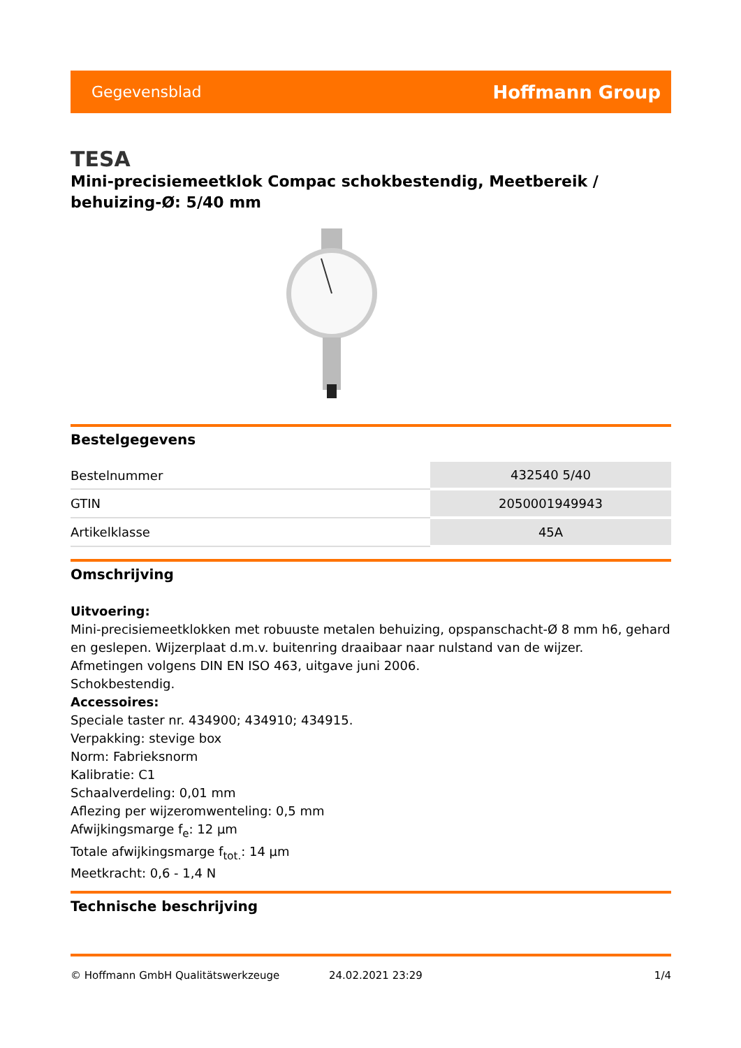Gegevensblad Hoffmann Group
TESA
Mini-precisiemeetklok Compac schokbestendig, Meetbereik / behuizing-Ø: 5/40 mm
Bestelgegevens
| Bestelnummer | 432540 5/40 |
| GTIN | 2050001949943 |
| Artikelklasse | 45A |
Omschrijving
Uitvoering:
Mini-precisiemeetklokken met robuuste metalen behuizing, opspanschacht-Ø 8 mm h6, gehard en geslepen. Wijzerplaat d.m.v. buitenring draaibaar naar nulstand van de wijzer.
Afmetingen volgens DIN EN ISO 463, uitgave juni 2006.
Schokbestendig.
Accessoires:
Speciale taster nr. 434900; 434910; 434915.
Verpakking: stevige box
Norm: Fabrieksnorm
Kalibratie: C1
Schaalverdeling: 0,01 mm
Aflezing per wijzeromwenteling: 0,5 mm
Afwijkingsmarge f<sub>e</sub>: 12 µm
Totale afwijkingsmarge f<sub>tot.</sub>: 14 µm
Meetkracht: 0,6 - 1,4 N
Technische beschrijving
© Hoffmann GmbH Qualitätswerkzeuge 24.02.2021 23:29 1/4